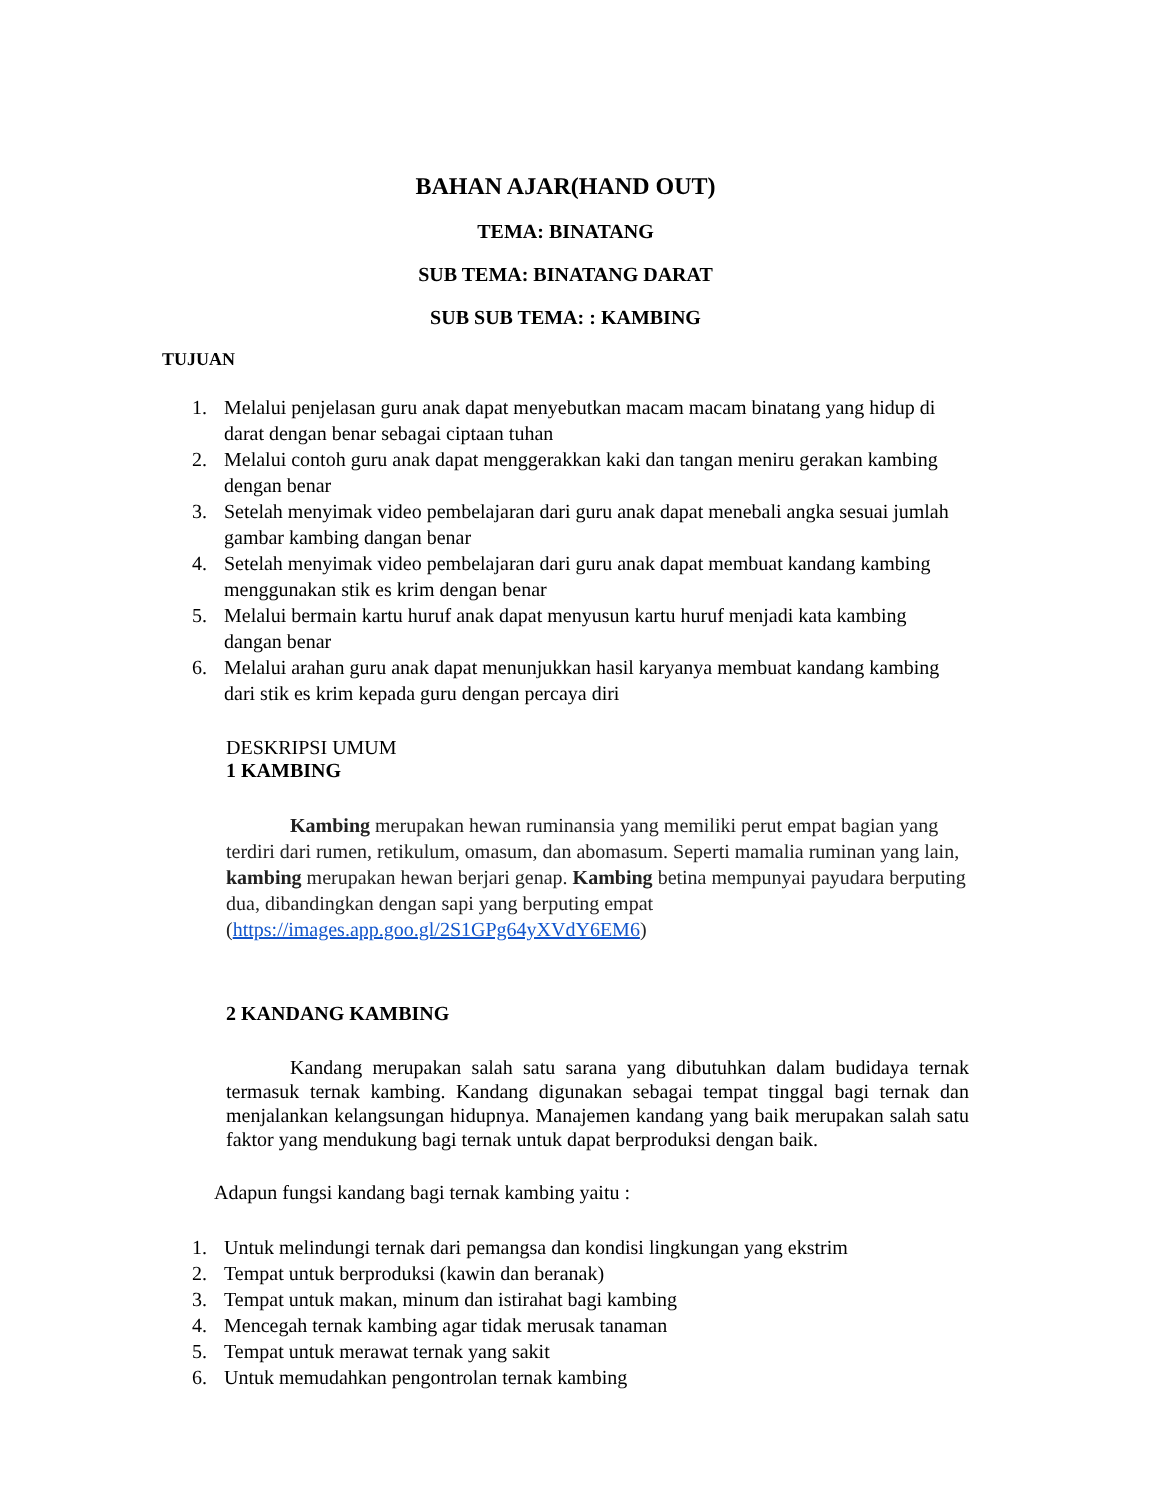BAHAN AJAR(HAND OUT)
TEMA: BINATANG
SUB TEMA: BINATANG DARAT
SUB SUB TEMA: : KAMBING
TUJUAN
1. Melalui penjelasan guru anak dapat menyebutkan macam macam binatang yang hidup di darat dengan benar sebagai ciptaan tuhan
2. Melalui contoh guru anak dapat menggerakkan kaki dan tangan meniru gerakan kambing dengan benar
3. Setelah menyimak video pembelajaran dari guru anak dapat menebali angka sesuai jumlah gambar kambing dangan benar
4. Setelah menyimak video pembelajaran dari guru anak dapat membuat kandang kambing menggunakan stik es krim dengan benar
5. Melalui bermain kartu huruf anak dapat menyusun kartu huruf menjadi kata kambing dangan benar
6. Melalui arahan guru anak dapat menunjukkan hasil karyanya membuat kandang kambing dari stik es krim kepada guru dengan percaya diri
DESKRIPSI UMUM
1 KAMBING
Kambing merupakan hewan ruminansia yang memiliki perut empat bagian yang terdiri dari rumen, retikulum, omasum, dan abomasum. Seperti mamalia ruminan yang lain, kambing merupakan hewan berjari genap. Kambing betina mempunyai payudara berputing dua, dibandingkan dengan sapi yang berputing empat (https://images.app.goo.gl/2S1GPg64yXVdY6EM6)
2 KANDANG KAMBING
Kandang merupakan salah satu sarana yang dibutuhkan dalam budidaya ternak termasuk ternak kambing. Kandang digunakan sebagai tempat tinggal bagi ternak dan menjalankan kelangsungan hidupnya. Manajemen kandang yang baik merupakan salah satu faktor yang mendukung bagi ternak untuk dapat berproduksi dengan baik.
Adapun fungsi kandang bagi ternak kambing yaitu :
1. Untuk melindungi ternak dari pemangsa dan kondisi lingkungan yang ekstrim
2. Tempat untuk berproduksi (kawin dan beranak)
3. Tempat untuk makan, minum dan istirahat bagi kambing
4. Mencegah ternak kambing agar tidak merusak tanaman
5. Tempat untuk merawat ternak yang sakit
6. Untuk memudahkan pengontrolan ternak kambing